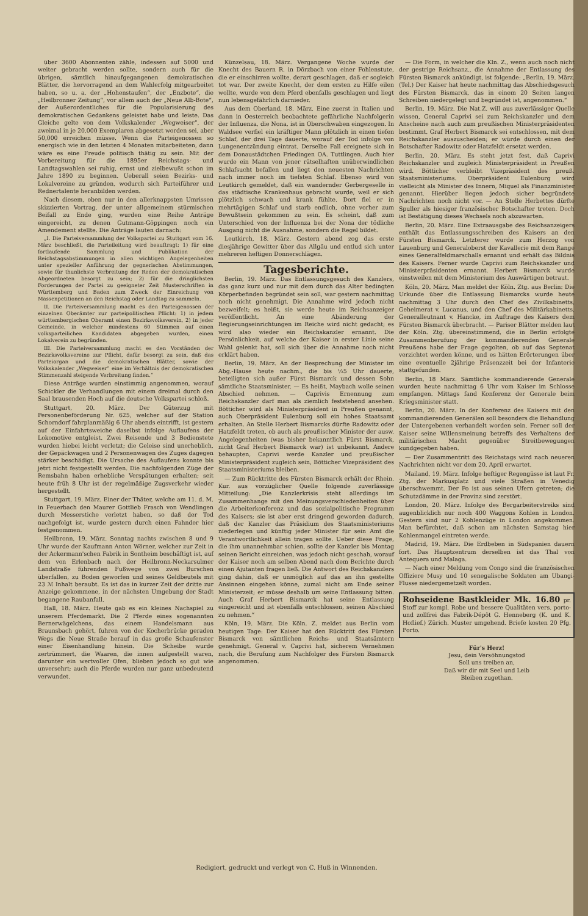über 3600 Abonnenten zähle, indessen auf 5000 und weiter gebracht werden sollte, sondern auch für die übrigen, sämtlich hinaufgegangenen demokratischen Blätter, die hervorragend an dem Wahlerfolg mitgearbeitet haben, so u. a. der „Hohenstaufen“, der „Enzbote“, die „Heilbronner Zeitung“, vor allem auch der „Neue Alb-Bote“, der Außerordentliches für die Popularisierung des demokratischen Gedankens geleistet habe und leiste. Das Gleiche gelte von dem Volkskalender „Wegweiser“, der zweimal in je 20,000 Exemplaren abgesetzt worden sei, aber 50,000 erreichen müsse. Wenn die Parteigenossen so energisch wie in den letzten 4 Monaten mitarbeiteten, dann wäre es eine Freude politisch thätig zu sein. Mit der Vorbereitung für die 1895er Reichstags- und Landtagswahlen sei ruhig, ernst und zielbewußt schon im Jahre 1890 zu beginnen. Ueberall seien Bezirks- und Lokalvereine zu gründen, wodurch sich Parteiführer und Rednertalente heranbilden werden.
Nach diesem, oben nur in den allerknappsten Umrissen skizzierten Vortrag, der unter allgemeinem stürmischen Beifall zu Ende ging, wurden eine Reihe Anträge eingereicht, zu denen Gutmann-Göppingen noch ein Amendement stellte. Die Anträge lauten darnach:
„I. Die Parteiversammlung der Volkspartei zu Stuttgart vom 16. März beschließt, die Parteileitung wird beauftragt: 1) für eine fortlaufende Sammlung und Publikation der Reichstagsabstimmungen in allen wichtigen Angelegenheiten unter spezieller Anführung der gegnerischen Abstimmungen, sowie für thunlichste Verbreitung der Reden der demokratischen Abgeordneten besorgt zu sein; 2) für die dringlichsten Forderungen der Partei zu geeigneter Zeit Musterschriften in Württemberg und Baden zum Zweck der Einreichung von Massenpetitionen an den Reichstag oder Landtag zu sammeln.
II. Die Parteiversammlung macht es den Parteigenossen der einzelnen Oberämter zur parteipolitischen Pflicht: 1) in jedem württembergischen Oberamt einen Bezirksvolksverein, 2) in jeder Gemeinde, in welcher mindestens 60 Stimmen auf einen volksparteilichen Kandidaten abgegeben wurden, einen Lokalverein zu begründen.
III. Die Parteiversammlung macht es den Vorständen der Bezirksvolksvereine zur Pflicht, dafür besorgt zu sein, daß das Parteiorgan und die demokratischen Blätter, sowie der Volkskalender „Wegweiser“ eine im Verhältnis der demokratischen Stimmenzahl steigende Verbreitung finden.“
Diese Anträge wurden einstimmig angenommen, worauf Schickler die Verhandlungen mit einem dreimal durch den Saal brausenden Hoch auf die deutsche Volkspartei schloß.
Stuttgart, 20. März. Der Güterzug mit Personenbeförderung Nr. 625, welcher auf der Station Schorndorf fahrplanmäßig 6 Uhr abends eintrifft, ist gestern auf der Einfahrtsweiche daselbst infolge Auflaufens der Lokomotive entgleist. Zwei Reisende und 3 Bedienstete wurden hiebei leicht verletzt; die Geleise sind unerheblich, der Gepäckwagen und 2 Personenwagen des Zuges dagegen stärker beschädigt. Die Ursache des Auflaufens konnte bis jetzt nicht festgestellt werden. Die nachfolgenden Züge der Remsbahn haben erhebliche Verspätungen erhalten; seit heute früh 8 Uhr ist der regelmäßige Zugsverkehr wieder hergestellt.
Stuttgart, 19. März. Einer der Thäter, welche am 11. d. M. in Feuerbach den Maurer Gottlieb Frasch von Wendlingen durch Messerstiche verletzt haben, so daß der Tod nachgefolgt ist, wurde gestern durch einen Fahnder hier festgenommen.
Heilbronn, 19. März. Sonntag nachts zwischen 8 und 9 Uhr wurde der Kaufmann Anton Wörner, welcher zur Zeit in der Ackermann'schen Fabrik in Sontheim beschäftigt ist, auf dem von Erlenbach nach der Heilbronn-Neckarsulmer Landstraße führenden Fußwege von zwei Burschen überfallen, zu Boden geworfen und seines Geldbeutels mit 23 ℳ Inhalt beraubt. Es ist das in kurzer Zeit der dritte zur Anzeige gekommene, in der nächsten Umgebung der Stadt begangene Raubanfall.
Hall, 18. März. Heute gab es ein kleines Nachspiel zu unserem Pferdemarkt. Die 2 Pferde eines sogenannten Bernerwägelchens, das einem Handelsmann aus Braunsbach gehört, fuhren von der Kocherbrücke geraden Wegs die Neue Straße herauf in das große Schaufenster einer Eisenhandlung hinein. Die Scheibe wurde zertrümmert, die Waaren, die innen aufgestellt waren, darunter ein wertvoller Ofen, blieben jedoch so gut wie unversehrt; auch die Pferde wurden nur ganz unbedeutend verwundet.
Künzelsau, 18. März. Vergangene Woche wurde der Knecht des Bauern R. in Dörzbach von einer Fohlenstute, die er einschirren wollte, derart geschlagen, daß er sogleich tot war. Der zweite Knecht, der dem ersten zu Hilfe eilen wollte, wurde von dem Pferd ebenfalls geschlagen und liegt nun lebensgefährlich darnieder.
Aus dem Oberland, 18. März. Eine zuerst in Italien und dann in Oesterreich beobachtete gefährliche Nachfolgerin der Influenza, die Nona, ist in Oberschwaben eingezogen. In Waldsee verfiel ein kräftiger Mann plötzlich in einen tiefen Schlaf, der drei Tage dauerte, worauf der Tod infolge von Lungenentzündung eintrat. Derselbe Fall ereignete sich in dem Donaustädtchen Friedingen OA. Tuttlingen. Auch hier wurde ein Mann von jener rätselhaften unüberwindlichen Schlafsucht befallen und liegt den neuesten Nachrichten nach immer noch im tiefsten Schlaf. Ebenso wird von Leutkirch gemeldet, daß ein wandernder Gerbergeselle in das städtische Krankenhaus gebracht wurde, weil er sich plötzlich schwach und krank fühlte. Dort fiel er in mehrtägigen Schlaf und starb endlich, ohne vorher zum Bewußtsein gekommen zu sein. Es scheint, daß zum Unterschied von der Influenza bei der Nona der tödliche Ausgang nicht die Ausnahme, sondern die Regel bildet.
Leutkirch, 18. März. Gestern abend zog das erste diesjährige Gewitter über das Allgäu und entlud sich unter mehreren heftigen Donnerschlägen.
Tagesberichte.
Berlin, 19. März. Das Entlassungsgesuch des Kanzlers, das ganz kurz und nur mit dem durch das Alter bedingten Körperbefinden begründet sein soll, war gestern nachmittag noch nicht genehmigt. Die Annahme wird jedoch nicht bezweifelt; es heißt, sie werde heute im Reichsanzeiger veröffentlicht. An eine Abänderung der Regierungseinrichtungen im Reiche wird nicht gedacht; es wird also wieder ein Reichskanzler ernannt. Die Persönlichkeit, auf welche der Kaiser in erster Linie seine Wahl gelenkt hat, soll sich über die Annahme noch nicht erklärt haben.
Berlin, 19. März. An der Besprechung der Minister im Abg.-Hause heute nachm., die bis ½5 Uhr dauerte, beteiligten sich außer Fürst Bismarck und dessen Sohn sämtliche Staatsminister. — Es heißt, Maybach wolle seinen Abschied nehmen. — Caprivis Ernennung zum Reichskanzler darf man als ziemlich feststehend ansehen. Bötticher wird als Ministerpräsident in Preußen genannt, auch Oberpräsident Eulenburg soll ein hohes Staatsamt erhalten. An Stelle Herbert Bismarcks dürfte Radowitz oder Hatzfeldt treten, ob auch als preußischer Minister der ausw. Angelegenheiten (was bisher bekanntlich Fürst Bismarck, nicht Graf Herbert Bismarck war) ist unbekannt. Andere behaupten, Caprivi werde Kanzler und preußischer Ministerpräsident zugleich sein, Bötticher Vizepräsident des Staatsministeriums bleiben.
— Zum Rücktritte des Fürsten Bismarck erhält der Rhein. Kur. aus vorzüglicher Quelle folgende zuverlässige Mitteilung: „Die Kanzlerkrisis steht allerdings im Zusammenhange mit den Meinungsverschiedenheiten über die Arbeiterkonferenz und das sozialpolitische Programm des Kaisers; sie ist aber erst dringend geworden dadurch, daß der Kanzler das Präsidium des Staatsministeriums niederlegen und künftig jeder Minister für sein Amt die Verantwortlichkeit allein tragen sollte. Ueber diese Frage, die ihm unannehmbar schien, sollte der Kanzler bis Montag seinen Bericht einreichen, was jedoch nicht geschah, worauf der Kaiser noch am selben Abend nach dem Berichte durch einen Ajutanten fragen ließ. Die Antwort des Reichskanzlers ging dahin, daß er unmöglich auf das an ihn gestellte Ansinnen eingehen könne, zumal nicht am Ende seiner Ministerzeit; er müsse deshalb um seine Entlassung bitten. Auch Graf Herbert Bismarck hat seine Entlassung eingereicht und ist ebenfalls entschlossen, seinen Abschied zu nehmen.“
Köln, 19. März. Die Köln. Z. meldet aus Berlin vom heutigen Tage: Der Kaiser hat den Rücktritt des Fürsten Bismarck von sämtlichen Reichs- und Staatsämtern genehmigt. General v. Caprivi hat, sicherem Vernehmen nach, die Berufung zum Nachfolger des Fürsten Bismarck angenommen.
— Die Form, in welcher die Kln. Z., wenn auch noch nicht der gestrige Reichsanz., die Annahme der Entlassung des Fürsten Bismarck ankündigt, ist folgende: „Berlin, 19. März. (Tel.) Der Kaiser hat heute nachmittag das Abschiedsgesuch des Fürsten Bismarck, das in einem 20 Seiten langen Schreiben niedergelegt und begründet ist, angenommen.“
Berlin, 19. März. Die Nat.Z. will aus zuverlässiger Quelle wissen, General Caprivi sei zum Reichskanzler und dem Anscheine nach auch zum preußischen Ministerpräsidenten bestimmt. Graf Herbert Bismarck sei entschlossen, mit dem Reichskanzler auszuscheiden; er würde durch einen der Botschafter Radowitz oder Hatzfeldt ersetzt werden.
Berlin, 20. März. Es steht jetzt fest, daß Caprivi Reichskanzler und zugleich Ministerpräsident in Preußen wird. Bötticher verbleibt Vizepräsident des preuß. Staatsministeriums. Oberpräsident Eulenburg wird vielleicht als Minister des Innern, Miquel als Finanzminister genannt. Hierüber liegen jedoch sicher begründete Nachrichten noch nicht vor. — An Stelle Herbettes dürfte Spuller als hiesiger französischer Botschafter treten. Doch ist Bestätigung dieses Wechsels noch abzuwarten.
Berlin, 20. März. Eine Extraausgabe des Reichsanzeigers enthält das Entlassungsschreiben des Kaisers an den Fürsten Bismarck. Letzterer wurde zum Herzog von Lauenburg und Generaloberst der Kavallerie mit dem Range eines Generalfeldmarschalls ernannt und erhält das Bildnis des Kaisers. Ferner wurde Caprivi zum Reichskanzler und Ministerpräsidenten ernannt. Herbert Bismarck wurde einstweilen mit dem Ministerium des Auswärtigen betraut.
Köln, 20. März. Man meldet der Köln. Ztg. aus Berlin: Die Urkunde über die Entlassung Bismarcks wurde heute nachmittag 3 Uhr durch den Chef des Zivilkabinetts, Geheimerat v. Lucanus, und den Chef des Militärkabinetts, Generalleutnant v. Hancke, im Auftrage des Kaisers dem Fürsten Bismarck überbracht. — Pariser Blätter melden laut der Köln. Ztg. übereinstimmend, die in Berlin erfolgte Zusammenberufung der kommandierenden Generale Preußens habe der Frage gegolten, ob auf das Septenat verzichtet werden könne, und es hätten Erörterungen über eine eventuelle 2jährige Präsenzzeit bei der Infanterie stattgefunden.
Berlin, 18 März. Sämtliche kommandierende Generale wurden heute nachmittag 6 Uhr vom Kaiser im Schlosse empfangen. Mittags fand Konferenz der Generale beim Kriegsminister statt.
Berlin, 20. März. In der Konferenz des Kaisers mit den kommandierenden Generälen soll besonders die Behandlung der Untergebenen verhandelt worden sein. Ferner soll der Kaiser seine Willensmeinung betreffs des Verhaltens der militärischen Macht gegenüber Streitbewegungen kundgegeben haben.
— Der Zusammentritt des Reichstags wird nach neueren Nachrichten nicht vor dem 20. April erwartet.
Mailand, 19. März. Infolge heftiger Regengüsse ist laut Fr. Ztg. der Markusplatz und viele Straßen in Venedig überschwemmt. Der Po ist aus seinen Ufern getreten; die Schutzdämme in der Provinz sind zerstört.
London, 20. März. Infolge des Bergarbeiterstreiks sind augenblicklich nur noch 400 Waggons Kohlen in London. Gestern sind nur 2 Kohlenzüge in London angekommen. Man befürchtet, daß schon am nächsten Samstag hier Kohlenmangel eintreten werde.
Madrid, 19. März. Die Erdbeben in Südspanien dauern fort. Das Hauptzentrum derselben ist das Thal von Antequera und Malaga.
— Nach einer Meldung vom Congo sind die französischen Offiziere Musy und 10 senegalische Soldaten am Ubangi-Flusse niedergemetzelt worden.
Rohseidene Bastkleider Mk. 16.80 pr. Stoff zur kompl. Robe und bessere Qualitäten vers. porto- und zollfrei das Fabrik-Dépôt G. Henneberg (K. und K. Hoflief.) Zürich. Muster umgehend. Briefe kosten 20 Pfg. Porto.
Für's Herz!
Jesu, dein Versöhnungstod
Soll uns treiben an,
Daß wir dir mit Seel und Leib
Bleiben zugethan.
Redigiert, gedruckt und verlegt von C. Huß in Winnenden.